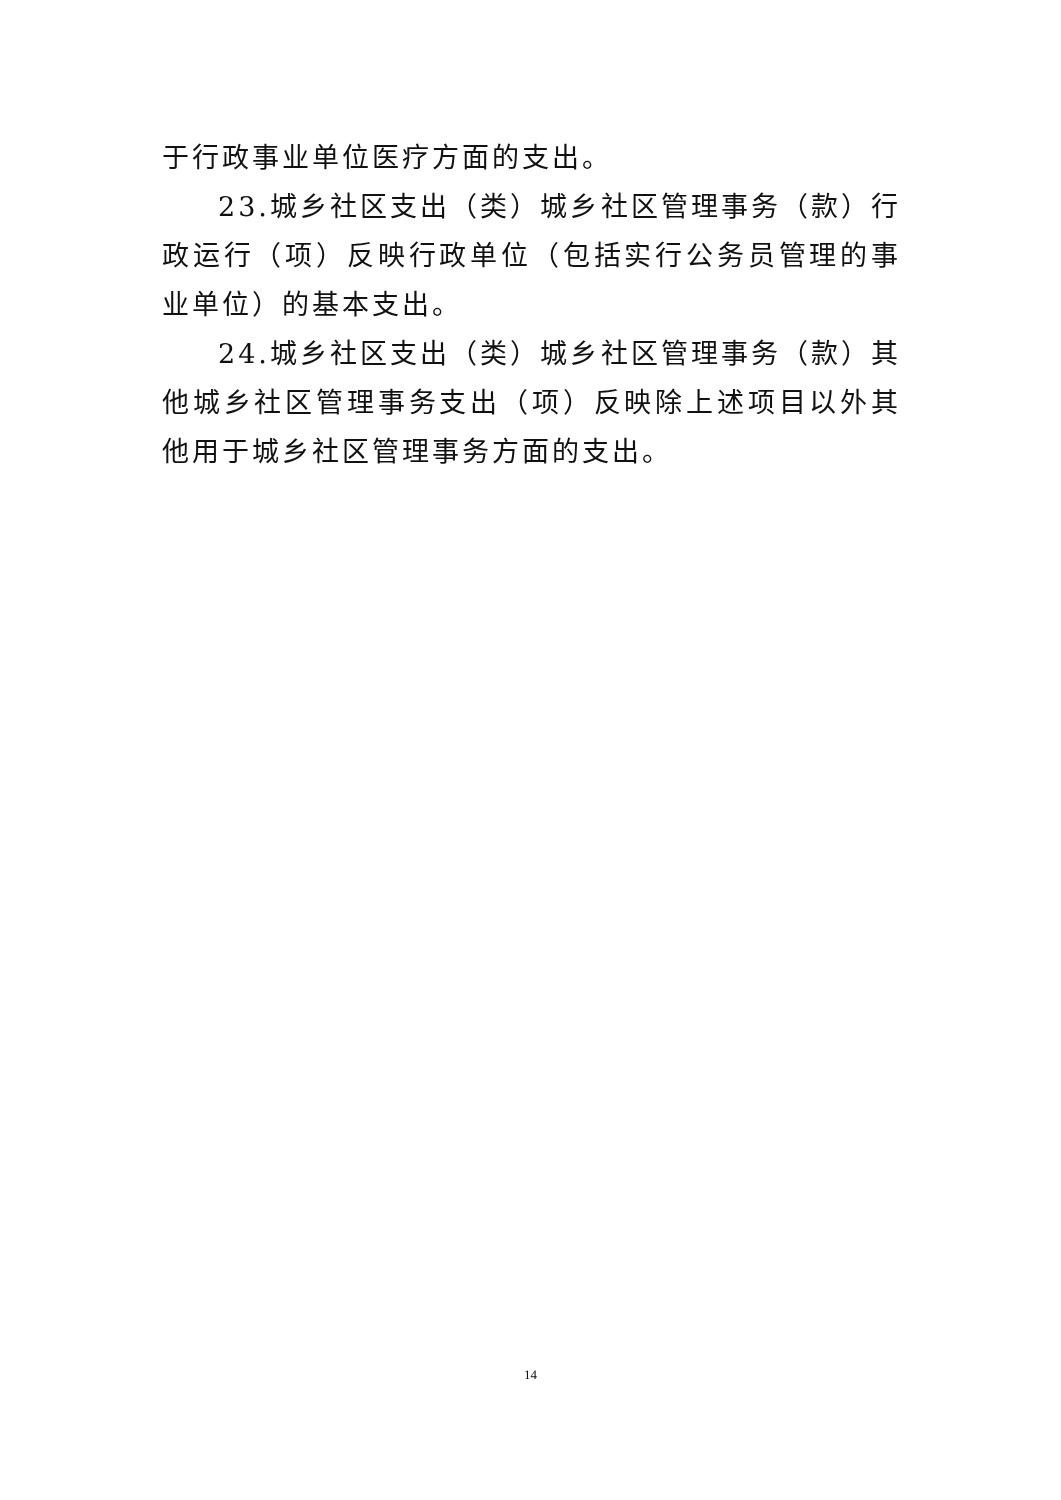于行政事业单位医疗方面的支出。
23.城乡社区支出（类）城乡社区管理事务（款）行政运行（项）反映行政单位（包括实行公务员管理的事业单位）的基本支出。
24.城乡社区支出（类）城乡社区管理事务（款）其他城乡社区管理事务支出（项）反映除上述项目以外其他用于城乡社区管理事务方面的支出。
14